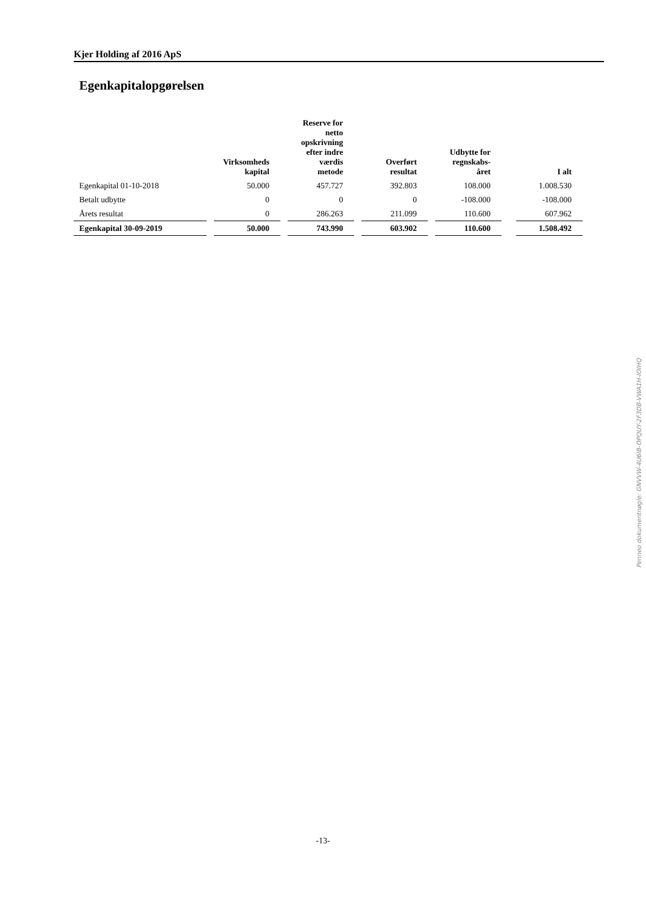Kjer Holding af 2016 ApS
Egenkapitalopgørelsen
| | | Virksomheds kapital | | Reserve for netto opskrivning efter indre værdis metode | | Overført resultat | | Udbytte for regnskabs- året | | I alt |
| --- | --- | --- | --- | --- | --- | --- | --- | --- | --- | --- |
| Egenkapital 01-10-2018 | | 50.000 | | 457.727 | | 392.803 | | 108.000 | | 1.008.530 |
| Betalt udbytte | | 0 | | 0 | | 0 | | -108.000 | | -108.000 |
| Årets resultat | | 0 | | 286.263 | | 211.099 | | 110.600 | | 607.962 |
| Egenkapital 30-09-2019 | | 50.000 | | 743.990 | | 603.902 | | 110.600 | | 1.508.492 |
Penneo dokumentnøgle: GNVVW-4U6IB-OPQUY-2F3DB-VWA1H-IOIHQ
-13-